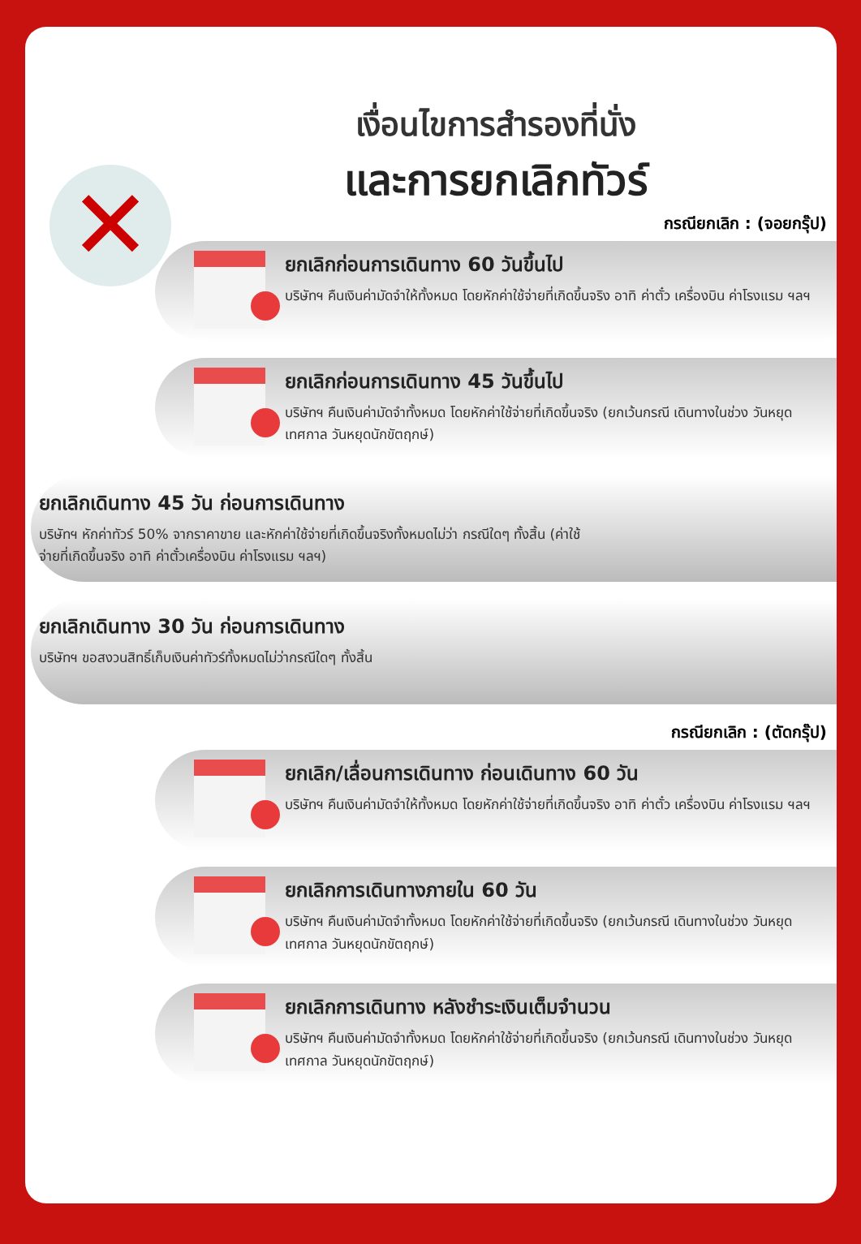✕
เงื่อนไขการสำรองที่นั่ง
และการยกเลิกทัวร์
กรณียกเลิก : (จอยกรุ๊ป)
ยกเลิกก่อนการเดินทาง 60 วันขึ้นไป
บริษัทฯ คืนเงินค่ามัดจำให้ทั้งหมด โดยหักค่าใช้จ่ายที่เกิดขึ้นจริง อาทิ ค่าตั๋ว เครื่องบิน ค่าโรงแรม ฯลฯ
ยกเลิกก่อนการเดินทาง 45 วันขึ้นไป
บริษัทฯ คืนเงินค่ามัดจำทั้งหมด โดยหักค่าใช้จ่ายที่เกิดขึ้นจริง (ยกเว้นกรณี เดินทางในช่วง วันหยุดเทศกาล วันหยุดนักขัตฤกษ์)
ยกเลิกเดินทาง 45 วัน ก่อนการเดินทาง
บริษัทฯ หักค่าทัวร์ 50% จากราคาขาย และหักค่าใช้จ่ายที่เกิดขึ้นจริงทั้งหมดไม่ว่า กรณีใดๆ ทั้งสิ้น (ค่าใช้จ่ายที่เกิดขึ้นจริง อาทิ ค่าตั๋วเครื่องบิน ค่าโรงแรม ฯลฯ)
ยกเลิกเดินทาง 30 วัน ก่อนการเดินทาง
บริษัทฯ ขอสงวนสิทธิ์เก็บเงินค่าทัวร์ทั้งหมดไม่ว่ากรณีใดๆ ทั้งสิ้น
กรณียกเลิก : (ตัดกรุ๊ป)
ยกเลิก/เลื่อนการเดินทาง ก่อนเดินทาง 60 วัน
บริษัทฯ คืนเงินค่ามัดจำให้ทั้งหมด โดยหักค่าใช้จ่ายที่เกิดขึ้นจริง อาทิ ค่าตั๋ว เครื่องบิน ค่าโรงแรม ฯลฯ
ยกเลิกการเดินทางภายใน 60 วัน
บริษัทฯ คืนเงินค่ามัดจำทั้งหมด โดยหักค่าใช้จ่ายที่เกิดขึ้นจริง (ยกเว้นกรณี เดินทางในช่วง วันหยุดเทศกาล วันหยุดนักขัตฤกษ์)
ยกเลิกการเดินทาง หลังชำระเงินเต็มจำนวน
บริษัทฯ คืนเงินค่ามัดจำทั้งหมด โดยหักค่าใช้จ่ายที่เกิดขึ้นจริง (ยกเว้นกรณี เดินทางในช่วง วันหยุดเทศกาล วันหยุดนักขัตฤกษ์)